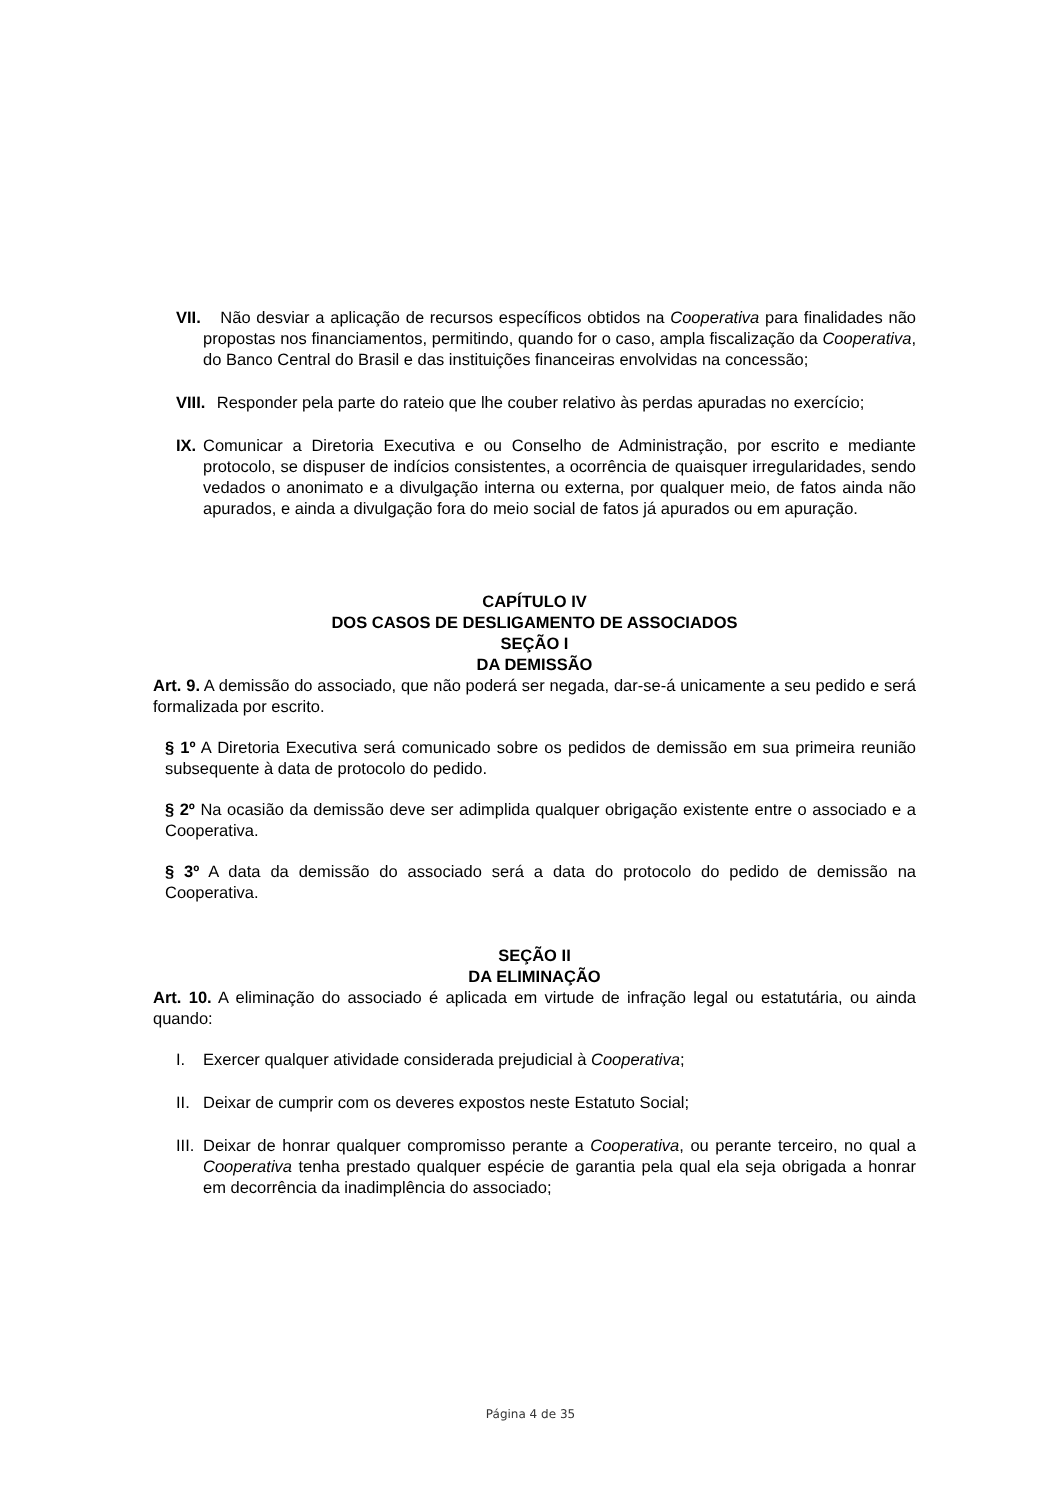VII. Não desviar a aplicação de recursos específicos obtidos na Cooperativa para finalidades não propostas nos financiamentos, permitindo, quando for o caso, ampla fiscalização da Cooperativa, do Banco Central do Brasil e das instituições financeiras envolvidas na concessão;
VIII. Responder pela parte do rateio que lhe couber relativo às perdas apuradas no exercício;
IX. Comunicar a Diretoria Executiva e ou Conselho de Administração, por escrito e mediante protocolo, se dispuser de indícios consistentes, a ocorrência de quaisquer irregularidades, sendo vedados o anonimato e a divulgação interna ou externa, por qualquer meio, de fatos ainda não apurados, e ainda a divulgação fora do meio social de fatos já apurados ou em apuração.
CAPÍTULO IV
DOS CASOS DE DESLIGAMENTO DE ASSOCIADOS
SEÇÃO I
DA DEMISSÃO
Art. 9. A demissão do associado, que não poderá ser negada, dar-se-á unicamente a seu pedido e será formalizada por escrito.
§ 1º A Diretoria Executiva será comunicado sobre os pedidos de demissão em sua primeira reunião subsequente à data de protocolo do pedido.
§ 2º Na ocasião da demissão deve ser adimplida qualquer obrigação existente entre o associado e a Cooperativa.
§ 3º A data da demissão do associado será a data do protocolo do pedido de demissão na Cooperativa.
SEÇÃO II
DA ELIMINAÇÃO
Art. 10. A eliminação do associado é aplicada em virtude de infração legal ou estatutária, ou ainda quando:
I. Exercer qualquer atividade considerada prejudicial à Cooperativa;
II. Deixar de cumprir com os deveres expostos neste Estatuto Social;
III. Deixar de honrar qualquer compromisso perante a Cooperativa, ou perante terceiro, no qual a Cooperativa tenha prestado qualquer espécie de garantia pela qual ela seja obrigada a honrar em decorrência da inadimplência do associado;
Página 4 de 35